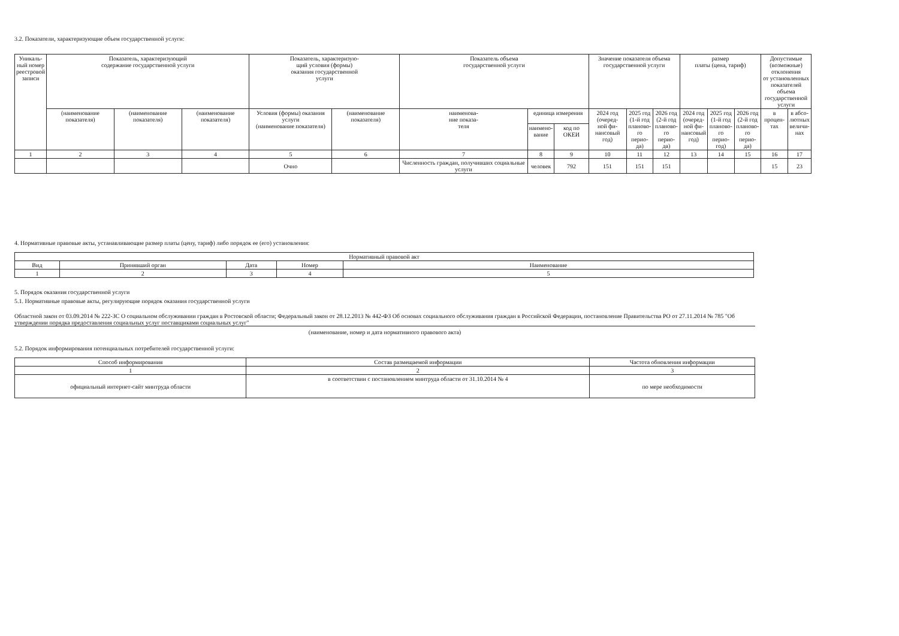3.2. Показатели, характеризующие объем государственной услуги:
| Уникаль- ный номер реестровой записи | Показатель, характеризующий содержание государственной услуги | | | Показатель, характеризую- щий условия (формы) оказания государственной услуги | | Показатель объема государственной услуги | | | Значение показателя объема государственной услуги | | | размер платы (цена, тариф) | | | Допустимые (возможные) отклонения от установленных показателей объема государственной услуги | |
| --- | --- | --- | --- | --- | --- | --- | --- | --- | --- | --- | --- | --- | --- | --- | --- | --- |
| | (наименование показателя) | (наименование показателя) | (наименование показателя) | Условия (формы) оказания услуги (наименование показателя) | (наименование показателя) | наименова- ние показа- теля | единица измерения | | 2024 год (очеред- ной фи- нансовый год) | 2025 год (1-й год планово- го перио- да) | 2026 год (2-й год планово- го перио- да) | 2024 год (очеред- ной фи- нансовый год) | 2025 год (1-й год планово- го перио- год) | 2026 год (2-й год планово- го перио- да) | в процен- тах | в абсо- лютных величи- нах |
| | | | | | | | наимено- вание | код по ОКЕИ | | | | | | | | |
| 1 | 2 | 3 | 4 | 5 | 6 | 7 | 8 | 9 | 10 | 11 | 12 | 13 | 14 | 15 | 16 | 17 |
| | | | | Очно | | Численность граждан, получивших социальные услуги | человек | 792 | 151 | 151 | 151 | | | | 15 | 23 |
4. Нормативные правовые акты, устанавливающие размер платы (цену, тариф) либо порядок ее (его) установления:
| Нормативный правовой акт | | | | |
| --- | --- | --- | --- | --- |
| Вид | Принявший орган | Дата | Номер | Наименование |
| 1 | 2 | 3 | 4 | 5 |
5. Порядок оказания государственной услуги
5.1. Нормативные правовые акты, регулирующие порядок оказания государственной услуги
Областной закон от 03.09.2014 № 222-ЗС О социальном обслуживании граждан в Ростовской области; Федеральный закон от 28.12.2013 № 442-ФЗ Об основах социального обслуживания граждан в Российской Федерации, постановление Правительства РО от 27.11.2014 № 785 "Об утверждении порядка предоставления социальных услуг поставщиками социальных услуг"
(наименование, номер и дата нормативного правового акта)
5.2. Порядок информирования потенциальных потребителей государственной услуги:
| Способ информирования | Состав размещаемой информации | Частота обновления информации |
| --- | --- | --- |
| 1 | 2 | 3 |
| официальный интернет-сайт минтруда области | в соответствии с постановлением минтруда области от 31.10.2014 № 4 | по мере необходимости |